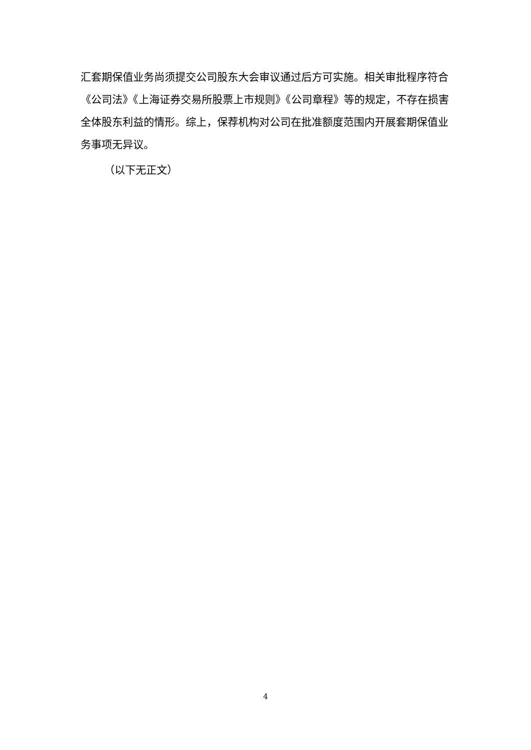汇套期保值业务尚须提交公司股东大会审议通过后方可实施。相关审批程序符合《公司法》《上海证券交易所股票上市规则》《公司章程》等的规定，不存在损害全体股东利益的情形。综上，保荐机构对公司在批准额度范围内开展套期保值业务事项无异议。
（以下无正文）
4